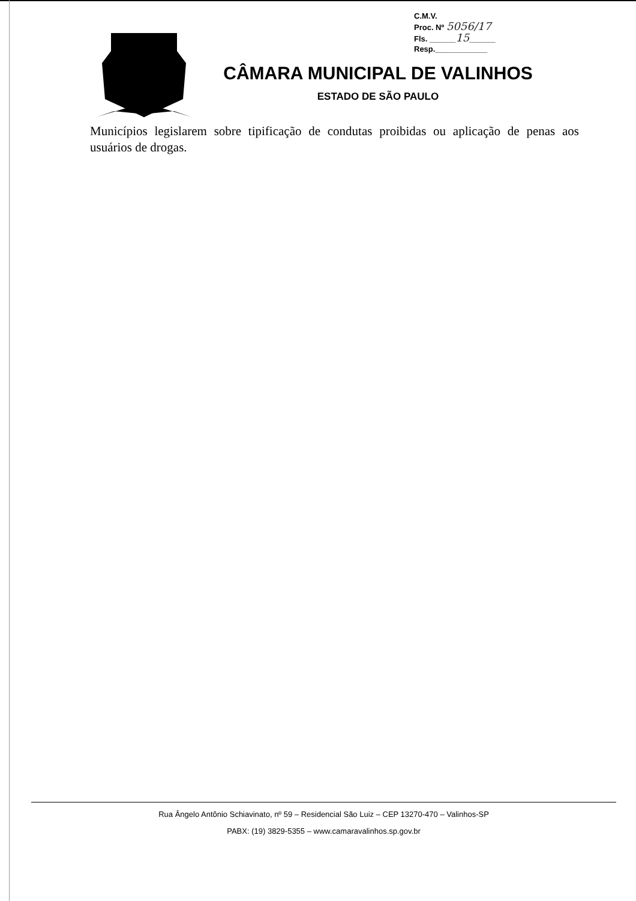C.M.V.
Proc. Nº 5056/17
Fls. ______15______
Resp.____________
CÂMARA MUNICIPAL DE VALINHOS
ESTADO DE SÃO PAULO
Municípios legislarem sobre tipificação de condutas proibidas ou aplicação de penas aos usuários de drogas.
Rua Ângelo Antônio Schiavinato, nº 59 – Residencial São Luiz – CEP 13270-470 – Valinhos-SP
PABX: (19) 3829-5355 – www.camaravalinhos.sp.gov.br